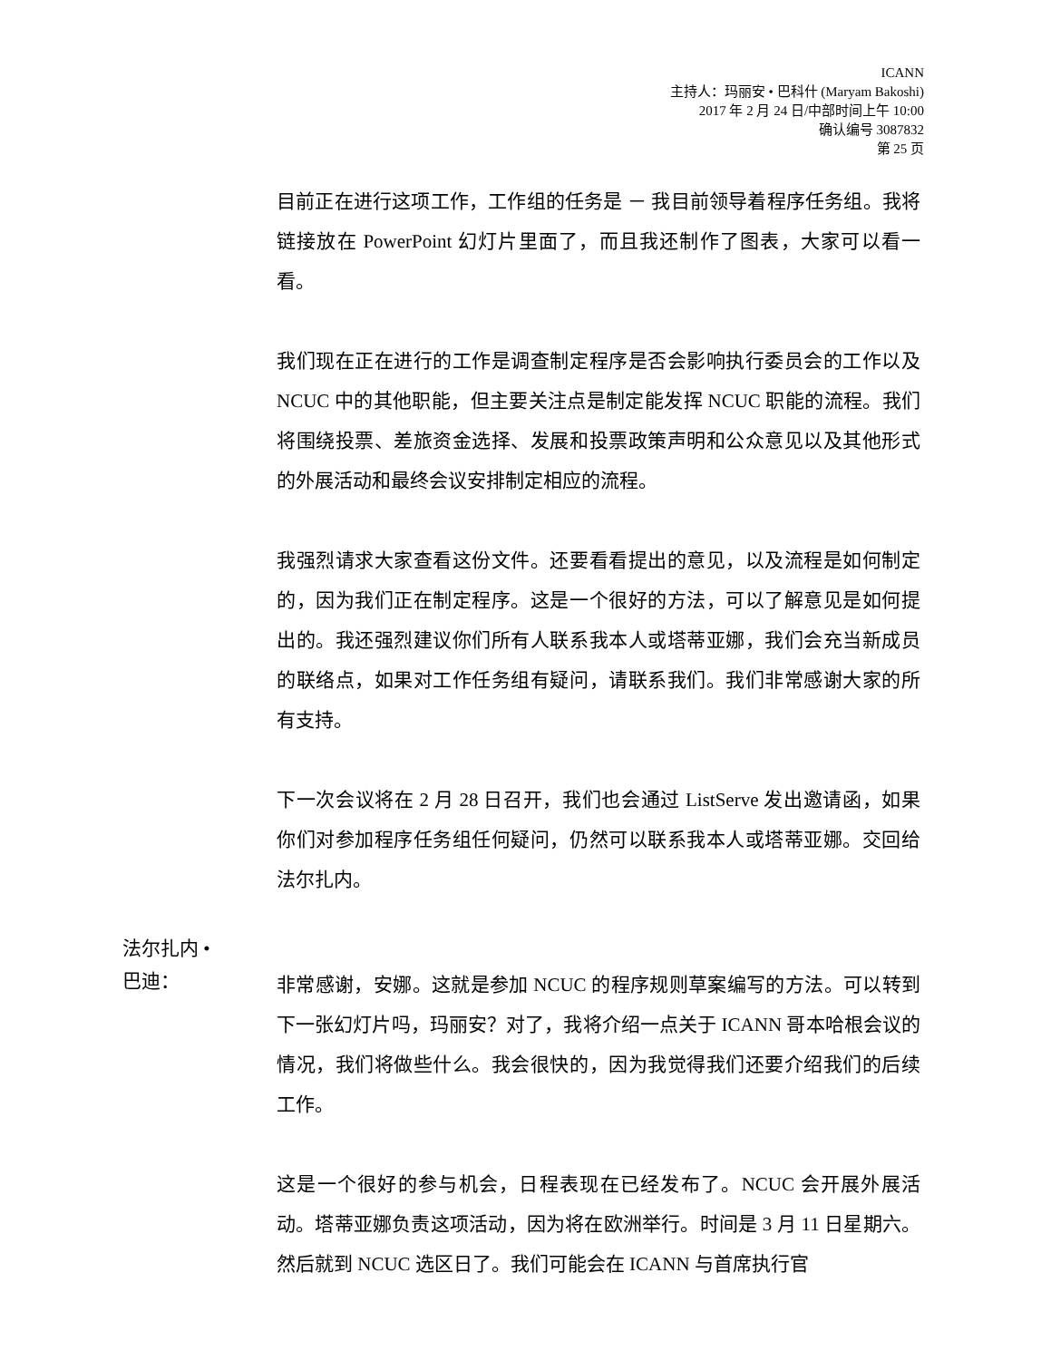ICANN
主持人：玛丽安 • 巴科什 (Maryam Bakoshi)
2017 年 2 月 24 日/中部时间上午 10:00
确认编号 3087832
第 25 页
目前正在进行这项工作，工作组的任务是 － 我目前领导着程序任务组。我将链接放在 PowerPoint 幻灯片里面了，而且我还制作了图表，大家可以看一看。
我们现在正在进行的工作是调查制定程序是否会影响执行委员会的工作以及 NCUC 中的其他职能，但主要关注点是制定能发挥 NCUC 职能的流程。我们将围绕投票、差旅资金选择、发展和投票政策声明和公众意见以及其他形式的外展活动和最终会议安排制定相应的流程。
我强烈请求大家查看这份文件。还要看看提出的意见，以及流程是如何制定的，因为我们正在制定程序。这是一个很好的方法，可以了解意见是如何提出的。我还强烈建议你们所有人联系我本人或塔蒂亚娜，我们会充当新成员的联络点，如果对工作任务组有疑问，请联系我们。我们非常感谢大家的所有支持。
下一次会议将在 2 月 28 日召开，我们也会通过 ListServe 发出邀请函，如果你们对参加程序任务组任何疑问，仍然可以联系我本人或塔蒂亚娜。交回给法尔扎内。
法尔扎内 •
巴迪：
非常感谢，安娜。这就是参加 NCUC 的程序规则草案编写的方法。可以转到下一张幻灯片吗，玛丽安？对了，我将介绍一点关于 ICANN 哥本哈根会议的情况，我们将做些什么。我会很快的，因为我觉得我们还要介绍我们的后续工作。
这是一个很好的参与机会，日程表现在已经发布了。NCUC 会开展外展活动。塔蒂亚娜负责这项活动，因为将在欧洲举行。时间是 3 月 11 日星期六。然后就到 NCUC 选区日了。我们可能会在 ICANN 与首席执行官